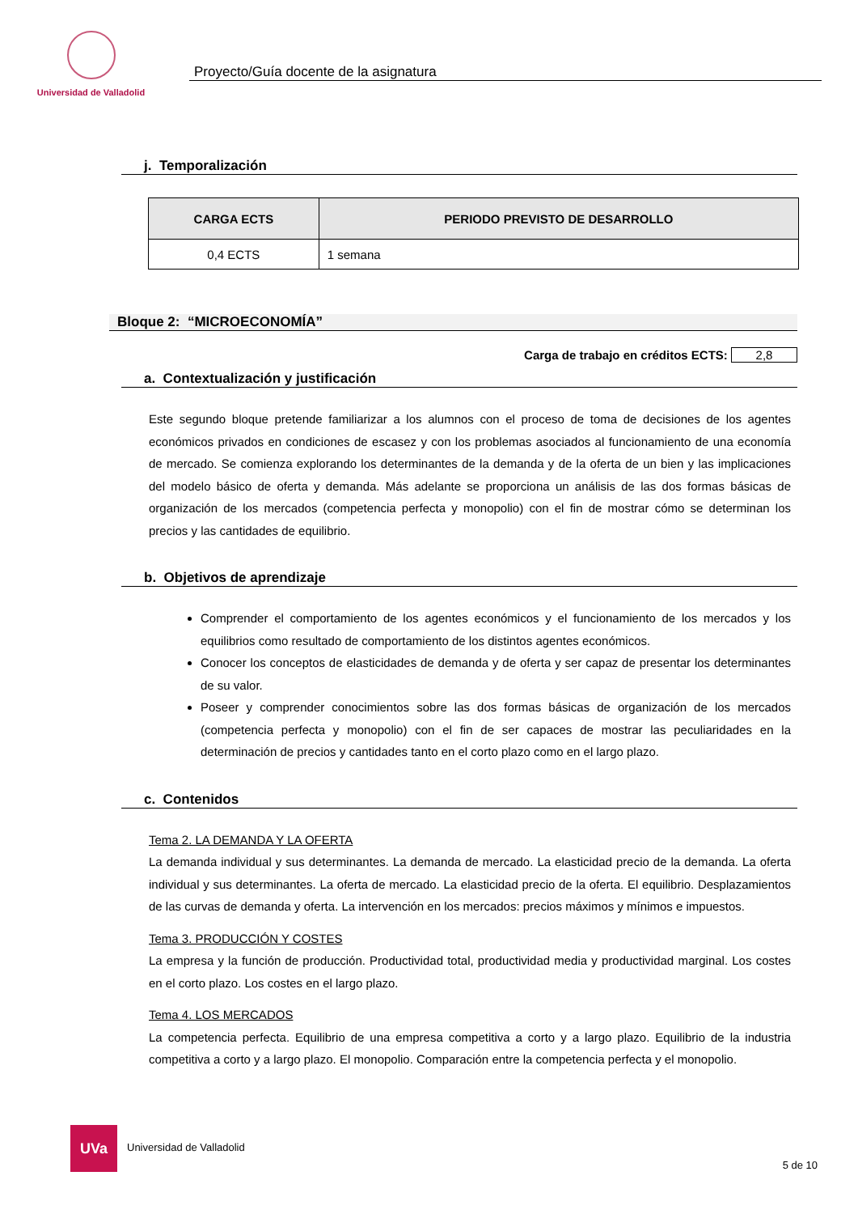Universidad de Valladolid
Proyecto/Guía docente de la asignatura
j. Temporalización
| CARGA ECTS | PERIODO PREVISTO DE DESARROLLO |
| --- | --- |
| 0,4 ECTS | 1 semana |
Bloque 2: “MICROECONOMÍA”
Carga de trabajo en créditos ECTS: 2,8
a. Contextualización y justificación
Este segundo bloque pretende familiarizar a los alumnos con el proceso de toma de decisiones de los agentes económicos privados en condiciones de escasez y con los problemas asociados al funcionamiento de una economía de mercado. Se comienza explorando los determinantes de la demanda y de la oferta de un bien y las implicaciones del modelo básico de oferta y demanda. Más adelante se proporciona un análisis de las dos formas básicas de organización de los mercados (competencia perfecta y monopolio) con el fin de mostrar cómo se determinan los precios y las cantidades de equilibrio.
b. Objetivos de aprendizaje
Comprender el comportamiento de los agentes económicos y el funcionamiento de los mercados y los equilibrios como resultado de comportamiento de los distintos agentes económicos.
Conocer los conceptos de elasticidades de demanda y de oferta y ser capaz de presentar los determinantes de su valor.
Poseer y comprender conocimientos sobre las dos formas básicas de organización de los mercados (competencia perfecta y monopolio) con el fin de ser capaces de mostrar las peculiaridades en la determinación de precios y cantidades tanto en el corto plazo como en el largo plazo.
c. Contenidos
Tema 2. LA DEMANDA Y LA OFERTA
La demanda individual y sus determinantes. La demanda de mercado. La elasticidad precio de la demanda. La oferta individual y sus determinantes. La oferta de mercado. La elasticidad precio de la oferta. El equilibrio. Desplazamientos de las curvas de demanda y oferta. La intervención en los mercados: precios máximos y mínimos e impuestos.
Tema 3. PRODUCCIÓN Y COSTES
La empresa y la función de producción. Productividad total, productividad media y productividad marginal. Los costes en el corto plazo. Los costes en el largo plazo.
Tema 4. LOS MERCADOS
La competencia perfecta. Equilibrio de una empresa competitiva a corto y a largo plazo. Equilibrio de la industria competitiva a corto y a largo plazo. El monopolio. Comparación entre la competencia perfecta y el monopolio.
UVa
Universidad de Valladolid
5 de 10